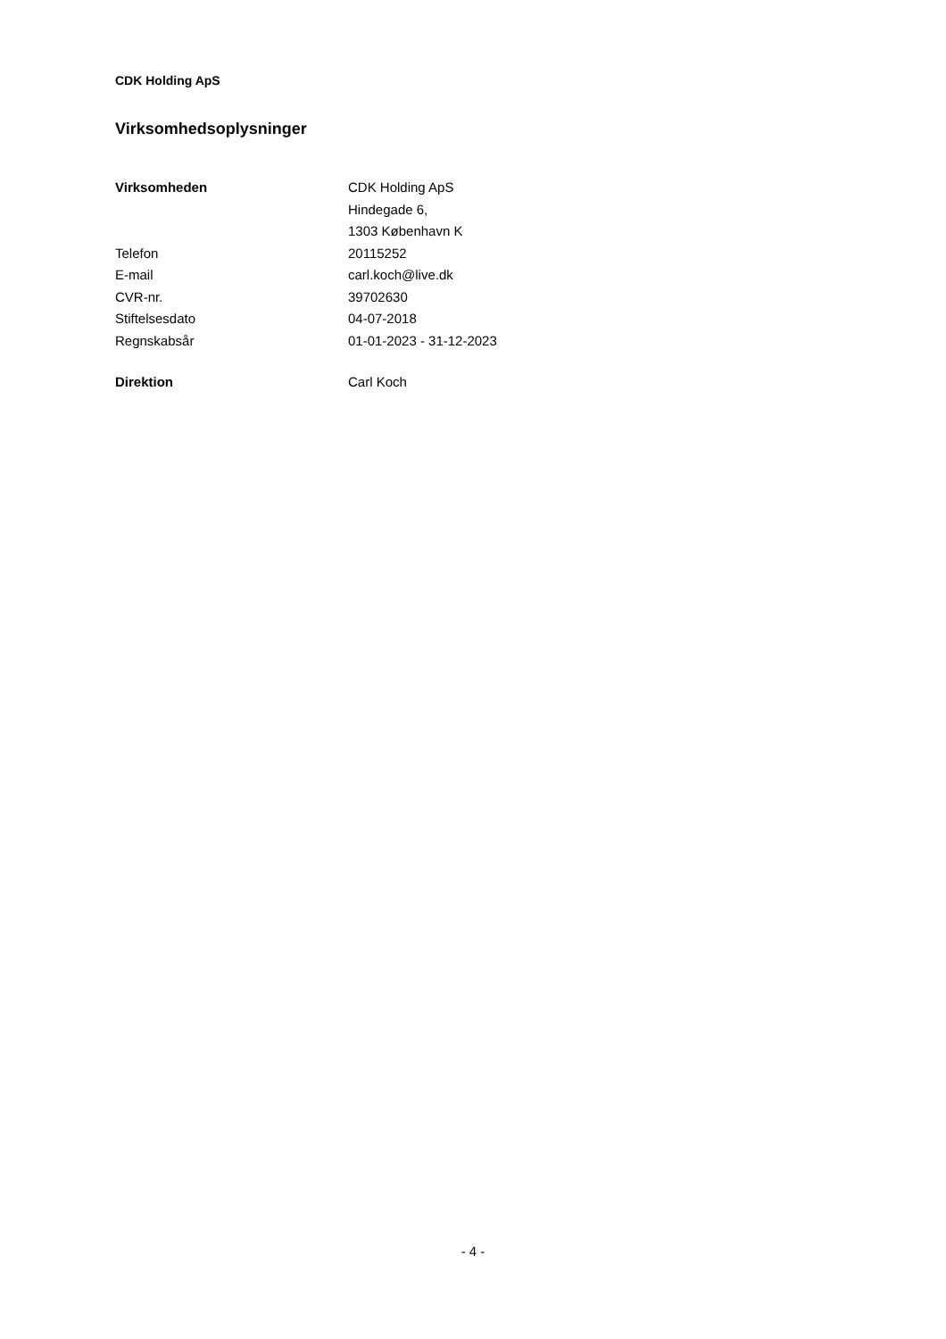CDK Holding ApS
Virksomhedsoplysninger
| Virksomheden | CDK Holding ApS |
| | Hindegade 6, |
| | 1303 København K |
| Telefon | 20115252 |
| E-mail | carl.koch@live.dk |
| CVR-nr. | 39702630 |
| Stiftelsesdato | 04-07-2018 |
| Regnskabsår | 01-01-2023 - 31-12-2023 |
| Direktion | Carl Koch |
- 4 -